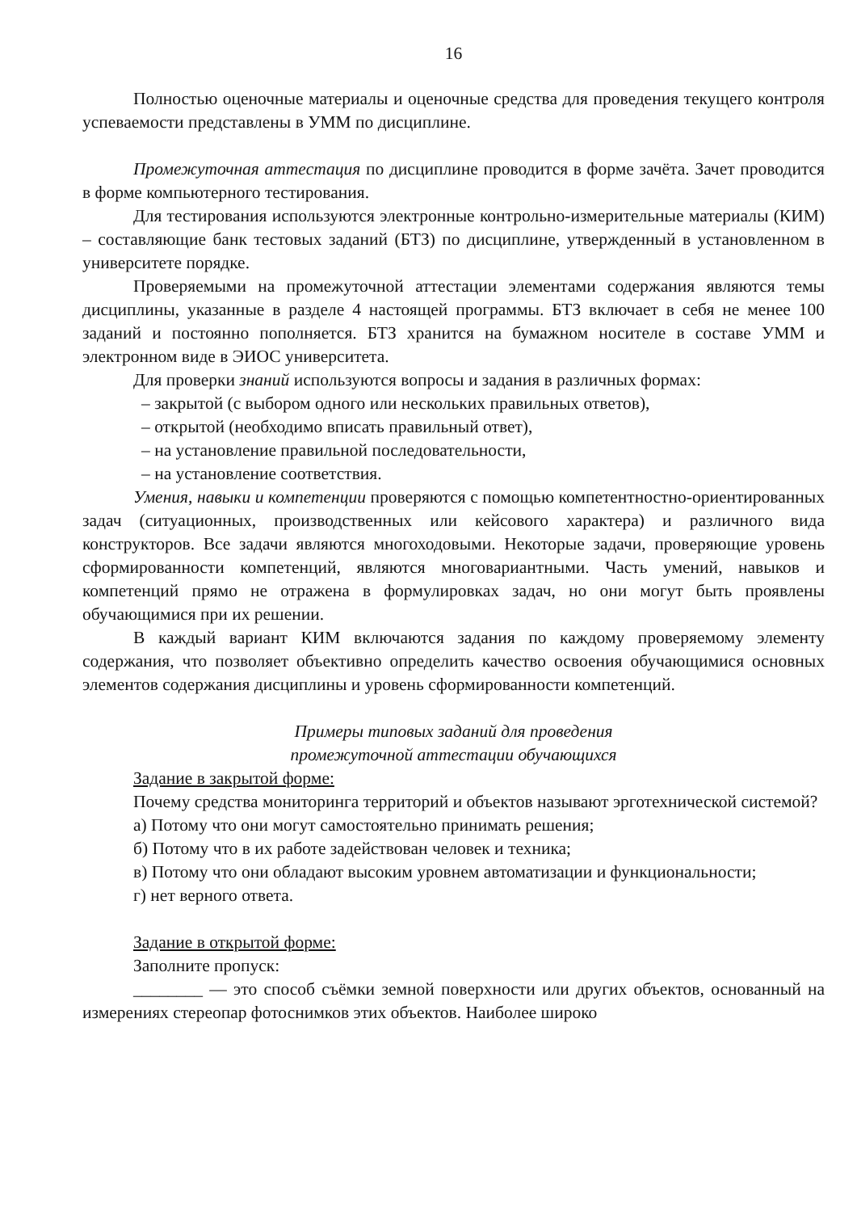16
Полностью оценочные материалы и оценочные средства для проведения текущего контроля успеваемости представлены в УММ по дисциплине.
Промежуточная аттестация по дисциплине проводится в форме зачёта. Зачет проводится в форме компьютерного тестирования.
Для тестирования используются электронные контрольно-измерительные материалы (КИМ) – составляющие банк тестовых заданий (БТЗ) по дисциплине, утвержденный в установленном в университете порядке.
Проверяемыми на промежуточной аттестации элементами содержания являются темы дисциплины, указанные в разделе 4 настоящей программы. БТЗ включает в себя не менее 100 заданий и постоянно пополняется. БТЗ хранится на бумажном носителе в составе УММ и электронном виде в ЭИОС университета.
Для проверки знаний используются вопросы и задания в различных формах:
– закрытой (с выбором одного или нескольких правильных ответов),
– открытой (необходимо вписать правильный ответ),
– на установление правильной последовательности,
– на установление соответствия.
Умения, навыки и компетенции проверяются с помощью компетентностно-ориентированных задач (ситуационных, производственных или кейсового характера) и различного вида конструкторов. Все задачи являются многоходовыми. Некоторые задачи, проверяющие уровень сформированности компетенций, являются многовариантными. Часть умений, навыков и компетенций прямо не отражена в формулировках задач, но они могут быть проявлены обучающимися при их решении.
В каждый вариант КИМ включаются задания по каждому проверяемому элементу содержания, что позволяет объективно определить качество освоения обучающимися основных элементов содержания дисциплины и уровень сформированности компетенций.
Примеры типовых заданий для проведения
промежуточной аттестации обучающихся
Задание в закрытой форме:
Почему средства мониторинга территорий и объектов называют эрготехнической системой?
а) Потому что они могут самостоятельно принимать решения;
б) Потому что в их работе задействован человек и техника;
в) Потому что они обладают высоким уровнем автоматизации и функциональности;
г) нет верного ответа.
Задание в открытой форме:
Заполните пропуск:
________ — это способ съёмки земной поверхности или других объектов, основанный на измерениях стереопар фотоснимков этих объектов. Наиболее широко